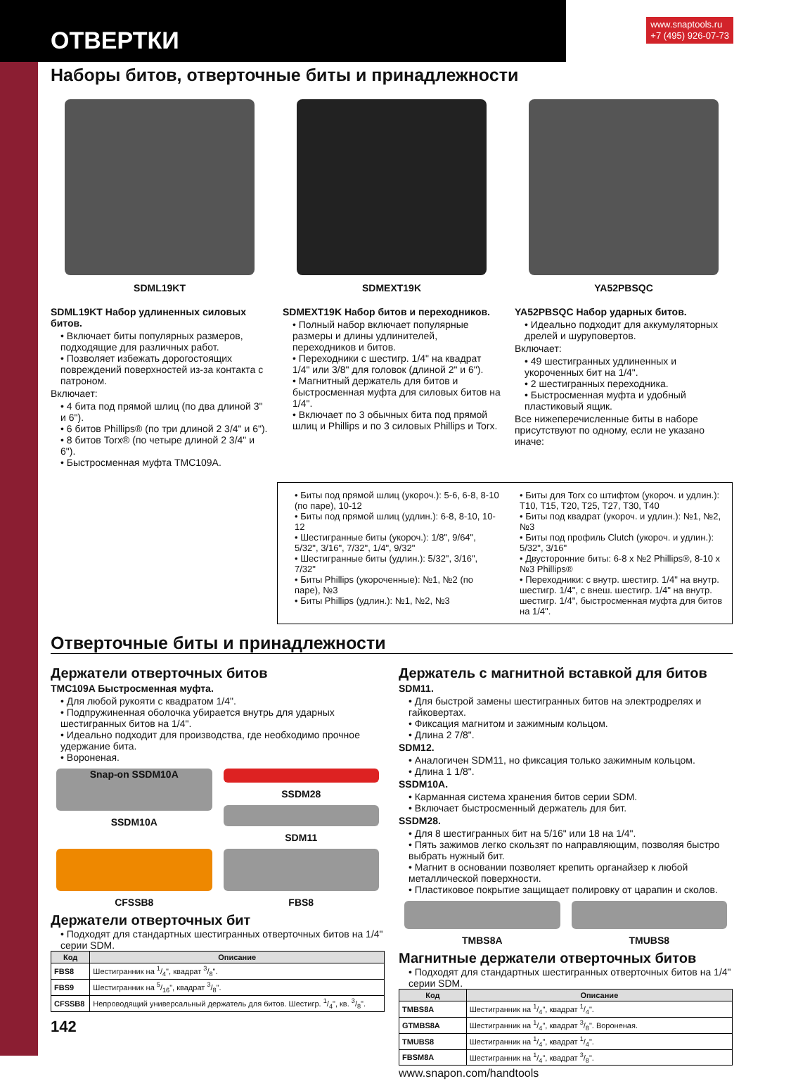ОТВЕРТКИ
www.snaptools.ru
+7 (495) 926-07-73
Наборы битов, отверточные биты и принадлежности
SDML19KT
SDML19KT Набор удлиненных силовых битов.
• Включает биты популярных размеров, подходящие для различных работ.
• Позволяет избежать дорогостоящих повреждений поверхностей из-за контакта с патроном.
Включает:
• 4 бита под прямой шлиц (по два длиной 3" и 6").
• 6 битов Phillips® (по три длиной 2 3/4" и 6").
• 8 битов Torx® (по четыре длиной 2 3/4" и 6").
• Быстросменная муфта TMC109A.
SDMEXT19K
SDMEXT19K Набор битов и переходников.
• Полный набор включает популярные размеры и длины удлинителей, переходников и битов.
• Переходники с шестигр. 1/4" на квадрат 1/4" или 3/8" для головок (длиной 2" и 6").
• Магнитный держатель для битов и быстросменная муфта для силовых битов на 1/4".
• Включает по 3 обычных бита под прямой шлиц и Phillips и по 3 силовых Phillips и Torx.
YA52PBSQC
YA52PBSQC Набор ударных битов.
• Идеально подходит для аккумуляторных дрелей и шуруповертов.
Включает:
• 49 шестигранных удлиненных и укороченных бит на 1/4".
• 2 шестигранных переходника.
• Быстросменная муфта и удобный пластиковый ящик.
Все нижеперечисленные биты в наборе присутствуют по одному, если не указано иначе:
• Биты под прямой шлиц (укороч.): 5-6, 6-8, 8-10 (по паре), 10-12
• Биты под прямой шлиц (удлин.): 6-8, 8-10, 10-12
• Шестигранные биты (укороч.): 1/8", 9/64", 5/32", 3/16", 7/32", 1/4", 9/32"
• Шестигранные биты (удлин.): 5/32", 3/16", 7/32"
• Биты Phillips (укороченные): №1, №2 (по паре), №3
• Биты Phillips (удлин.): №1, №2, №3
• Биты для Torx со штифтом (укороч. и удлин.): T10, T15, T20, T25, T27, T30, T40
• Биты под квадрат (укороч. и удлин.): №1, №2, №3
• Биты под профиль Clutch (укороч. и удлин.): 5/32", 3/16"
• Двусторонние биты: 6-8 x №2 Phillips®, 8-10 x №3 Phillips®
• Переходники: с внутр. шестигр. 1/4" на внутр. шестигр. 1/4", с внеш. шестигр. 1/4" на внутр. шестигр. 1/4", быстросменная муфта для битов на 1/4".
Отверточные биты и принадлежности
Держатели отверточных битов
TMC109A Быстросменная муфта.
• Для любой рукояти с квадратом 1/4".
• Подпружиненная оболочка убирается внутрь для ударных шестигранных битов на 1/4".
• Идеально подходит для производства, где необходимо прочное удержание бита.
• Вороненая.
Snap-on SSDM10A
SSDM10A
SSDM28
SDM11
CFSSB8
FBS8
Держатели отверточных бит
• Подходят для стандартных шестигранных отверточных битов на 1/4" серии SDM.
| Код | Описание |
| --- | --- |
| FBS8 | Шестигранник на 1/4", квадрат 3/8". |
| FBS9 | Шестигранник на 5/16", квадрат 3/8". |
| CFSSB8 | Непроводящий универсальный держатель для битов. Шестигр. 1/4", кв. 3/8". |
142
Держатель с магнитной вставкой для битов
SDM11.
• Для быстрой замены шестигранных битов на электродрелях и гайковертах.
• Фиксация магнитом и зажимным кольцом.
• Длина 2 7/8".
SDM12.
• Аналогичен SDM11, но фиксация только зажимным кольцом.
• Длина 1 1/8".
SSDM10A.
• Карманная система хранения битов серии SDM.
• Включает быстросменный держатель для бит.
SSDM28.
• Для 8 шестигранных бит на 5/16" или 18 на 1/4".
• Пять зажимов легко скользят по направляющим, позволяя быстро выбрать нужный бит.
• Магнит в основании позволяет крепить органайзер к любой металлической поверхности.
• Пластиковое покрытие защищает полировку от царапин и сколов.
TMBS8A TMUBS8
Магнитные держатели отверточных битов
• Подходят для стандартных шестигранных отверточных битов на 1/4" серии SDM.
| Код | Описание |
| --- | --- |
| TMBS8A | Шестигранник на 1/4", квадрат 1/4". |
| GTMBS8A | Шестигранник на 1/4", квадрат 3/8". Вороненая. |
| TMUBS8 | Шестигранник на 1/4", квадрат 1/4". |
| FBSM8A | Шестигранник на 1/4", квадрат 3/8". |
www.snapon.com/handtools